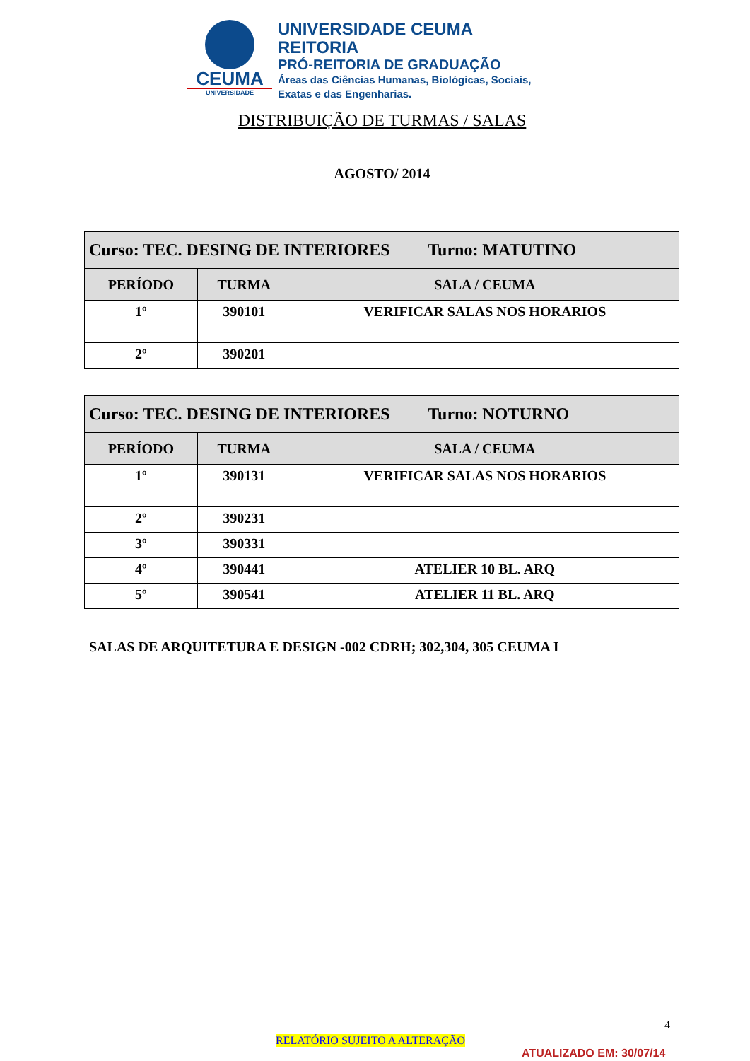CEUMA
UNIVERSIDADE
UNIVERSIDADE CEUMA
REITORIA
PRÓ-REITORIA DE GRADUAÇÃO
Áreas das Ciências Humanas, Biológicas, Sociais,
Exatas e das Engenharias.
DISTRIBUIÇÃO DE TURMAS / SALAS
AGOSTO/ 2014
| Curso: TEC. DESING DE INTERIORES Turno: MATUTINO | | |
| PERÍODO | TURMA | SALA / CEUMA |
| 1º | 390101 | VERIFICAR SALAS NOS HORARIOS |
| 2º | 390201 | |
| Curso: TEC. DESING DE INTERIORES Turno: NOTURNO | | |
| PERÍODO | TURMA | SALA / CEUMA |
| 1º | 390131 | VERIFICAR SALAS NOS HORARIOS |
| 2º | 390231 | |
| 3º | 390331 | |
| 4º | 390441 | ATELIER 10 BL. ARQ |
| 5º | 390541 | ATELIER 11 BL. ARQ |
SALAS DE ARQUITETURA E DESIGN -002 CDRH; 302,304, 305 CEUMA I
4
RELATÓRIO SUJEITO A ALTERAÇÃO
ATUALIZADO EM: 30/07/14